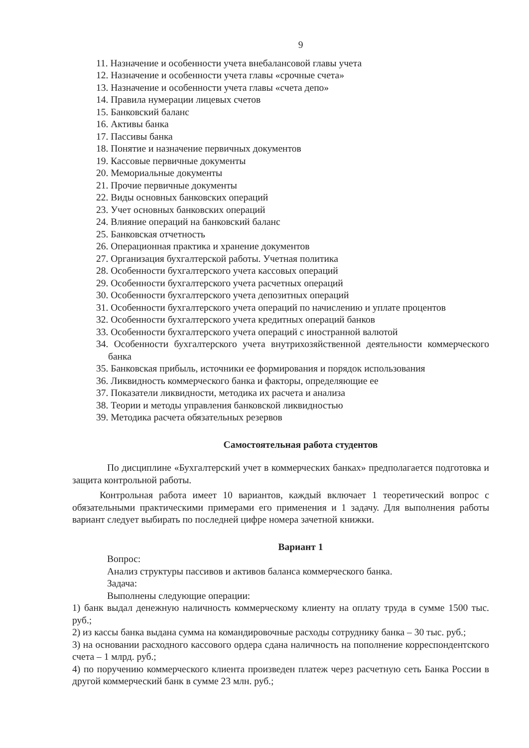9
11. Назначение и особенности учета внебалансовой главы учета
12. Назначение и особенности учета главы «срочные счета»
13. Назначение и особенности учета главы «счета депо»
14. Правила нумерации лицевых счетов
15. Банковский баланс
16. Активы банка
17. Пассивы банка
18. Понятие и назначение первичных документов
19. Кассовые первичные документы
20. Мемориальные документы
21. Прочие первичные документы
22. Виды основных банковских операций
23. Учет основных банковских операций
24. Влияние операций на банковский баланс
25. Банковская отчетность
26. Операционная практика и хранение документов
27. Организация бухгалтерской работы. Учетная политика
28. Особенности бухгалтерского учета кассовых операций
29. Особенности бухгалтерского учета расчетных операций
30. Особенности бухгалтерского учета депозитных операций
31. Особенности бухгалтерского учета операций по начислению и уплате процентов
32. Особенности бухгалтерского учета кредитных операций банков
33. Особенности бухгалтерского учета операций с иностранной валютой
34. Особенности бухгалтерского учета внутрихозяйственной деятельности коммерческого банка
35. Банковская прибыль, источники ее формирования и порядок использования
36. Ликвидность коммерческого банка и факторы, определяющие ее
37. Показатели ликвидности, методика их расчета и анализа
38. Теории и методы управления банковской ликвидностью
39. Методика расчета обязательных резервов
Самостоятельная работа студентов
По дисциплине «Бухгалтерский учет в коммерческих банках» предполагается подготовка и защита контрольной работы.
Контрольная работа имеет 10 вариантов, каждый включает 1 теоретический вопрос с обязательными практическими примерами его применения и 1 задачу. Для выполнения работы вариант следует выбирать по последней цифре номера зачетной книжки.
Вариант 1
Вопрос:
Анализ структуры пассивов и активов баланса коммерческого банка.
Задача:
Выполнены следующие операции:
1) банк выдал денежную наличность коммерческому клиенту на оплату труда в сумме 1500 тыс. руб.;
2) из кассы банка выдана сумма на командировочные расходы сотруднику банка – 30 тыс. руб.;
3) на основании расходного кассового ордера сдана наличность на пополнение корреспондентского счета – 1 млрд. руб.;
4) по поручению коммерческого клиента произведен платеж через расчетную сеть Банка России в другой коммерческий банк в сумме 23 млн. руб.;